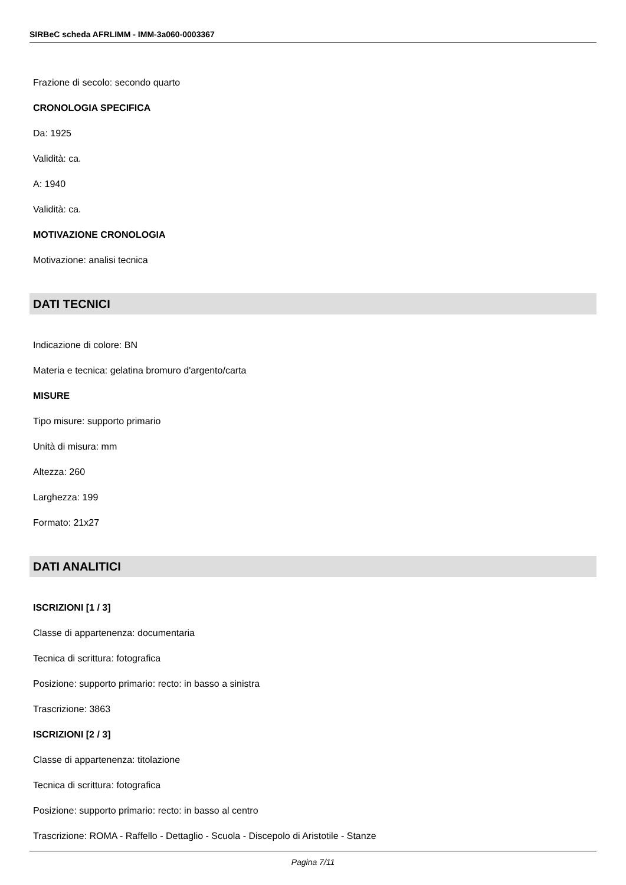SIRBeC scheda AFRLIMM - IMM-3a060-0003367
Frazione di secolo: secondo quarto
CRONOLOGIA SPECIFICA
Da: 1925
Validità: ca.
A: 1940
Validità: ca.
MOTIVAZIONE CRONOLOGIA
Motivazione: analisi tecnica
DATI TECNICI
Indicazione di colore: BN
Materia e tecnica: gelatina bromuro d'argento/carta
MISURE
Tipo misure: supporto primario
Unità di misura: mm
Altezza: 260
Larghezza: 199
Formato: 21x27
DATI ANALITICI
ISCRIZIONI [1 / 3]
Classe di appartenenza: documentaria
Tecnica di scrittura: fotografica
Posizione: supporto primario: recto: in basso a sinistra
Trascrizione: 3863
ISCRIZIONI [2 / 3]
Classe di appartenenza: titolazione
Tecnica di scrittura: fotografica
Posizione: supporto primario: recto: in basso al centro
Trascrizione: ROMA - Raffello - Dettaglio - Scuola - Discepolo di Aristotile - Stanze
Pagina 7/11